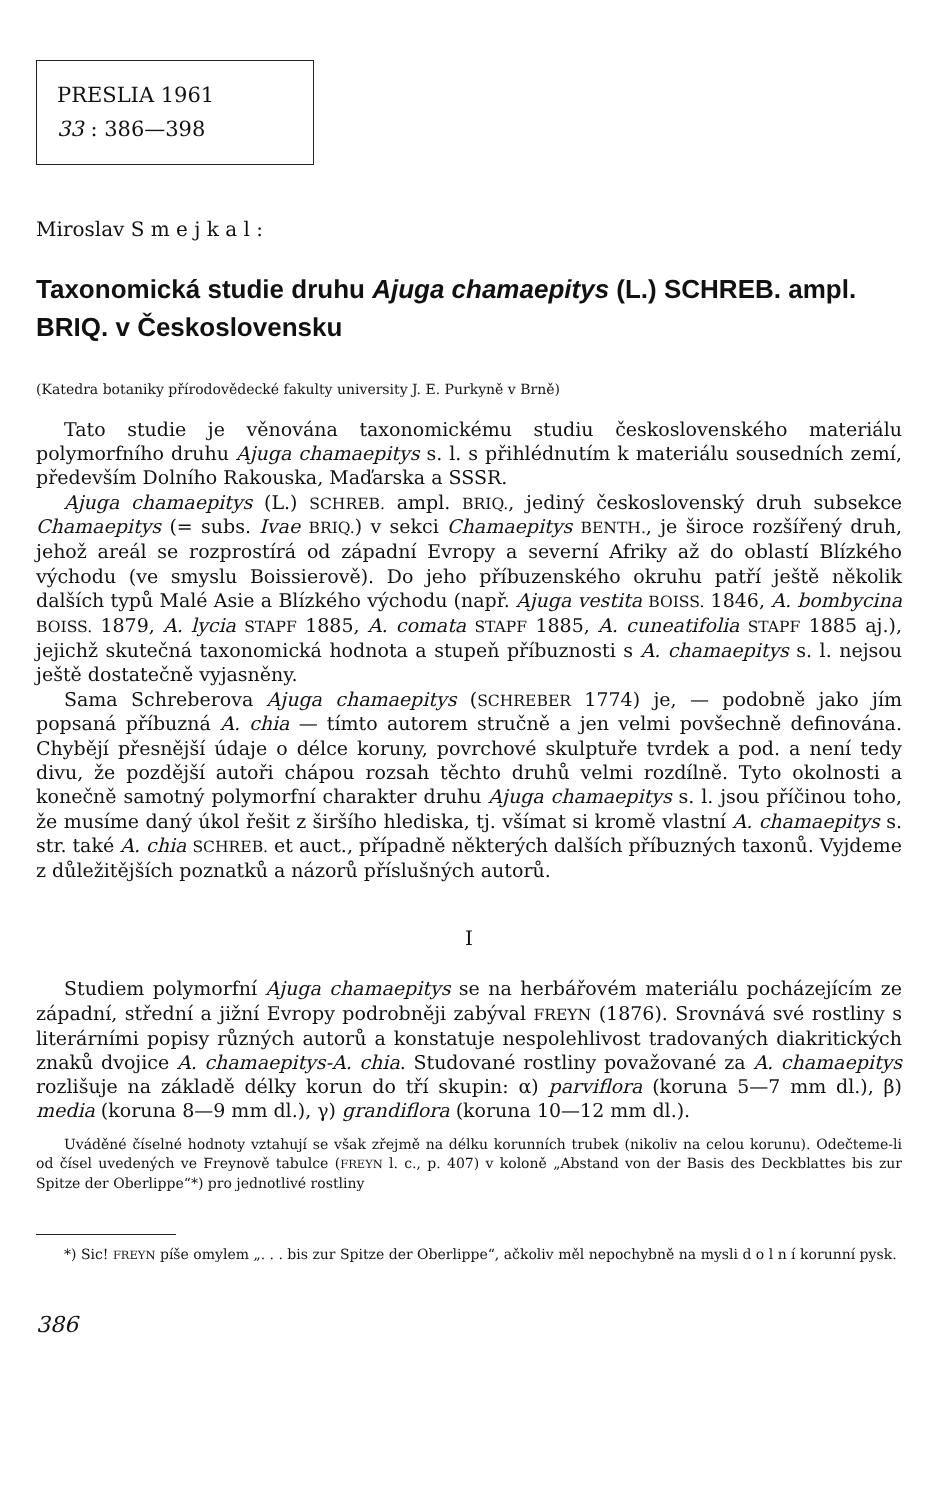PRESLIA 1961
33 : 386—398
Miroslav S m e j k a l :
Taxonomická studie druhu Ajuga chamaepitys (L.) SCHREB. ampl. BRIQ. v Československu
(Katedra botaniky přírodovědecké fakulty university J. E. Purkyně v Brně)
Tato studie je věnována taxonomickému studiu československého materiálu polymorfního druhu Ajuga chamaepitys s. l. s přihlédnutím k materiálu sousedních zemí, především Dolního Rakouska, Maďarska a SSSR.
Ajuga chamaepitys (L.) SCHREB. ampl. BRIQ., jediný československý druh subsekce Chamaepitys (= subs. Ivae BRIQ.) v sekci Chamaepitys BENTH., je široce rozšířený druh, jehož areál se rozprostírá od západní Evropy a severní Afriky až do oblastí Blízkého východu (ve smyslu Boissierově). Do jeho příbuzenského okruhu patří ještě několik dalších typů Malé Asie a Blízkého východu (např. Ajuga vestita BOISS. 1846, A. bombycina BOISS. 1879, A. lycia STAPF 1885, A. comata STAPF 1885, A. cuneatifolia STAPF 1885 aj.), jejichž skutečná taxonomická hodnota a stupeň příbuznosti s A. chamaepitys s. l. nejsou ještě dostatečně vyjasněny.
Sama Schreberova Ajuga chamaepitys (SCHREBER 1774) je, — podobně jako jím popsaná příbuzná A. chia — tímto autorem stručně a jen velmi povšechně definována. Chybějí přesnější údaje o délce koruny, povrchové skulptuře tvrdek a pod. a není tedy divu, že pozdější autoři chápou rozsah těchto druhů velmi rozdílně. Tyto okolnosti a konečně samotný polymorfní charakter druhu Ajuga chamaepitys s. l. jsou příčinou toho, že musíme daný úkol řešit z širšího hlediska, tj. všímat si kromě vlastní A. chamaepitys s. str. také A. chia SCHREB. et auct., případně některých dalších příbuzných taxonů. Vyjdeme z důležitějších poznatků a názorů příslušných autorů.
I
Studiem polymorfní Ajuga chamaepitys se na herbářovém materiálu pocházejícím ze západní, střední a jižní Evropy podrobněji zabýval FREYN (1876). Srovnává své rostliny s literárními popisy různých autorů a konstatuje nespolehlivost tradovaných diakritických znaků dvojice A. chamaepitys-A. chia. Studované rostliny považované za A. chamaepitys rozlišuje na základě délky korun do tří skupin: α) parviflora (koruna 5—7 mm dl.), β) media (koruna 8—9 mm dl.), γ) grandiflora (koruna 10—12 mm dl.).
Uváděné číselné hodnoty vztahují se však zřejmě na délku korunních trubek (nikoliv na celou korunu). Odečteme-li od čísel uvedených ve Freynově tabulce (FREYN l. c., p. 407) v koloně „Abstand von der Basis des Deckblattes bis zur Spitze der Oberlippe“*) pro jednotlivé rostliny
*) Sic! FREYN píše omylem „. . . bis zur Spitze der Oberlippe“, ačkoliv měl nepochybně na mysli d o l n í korunní pysk.
386